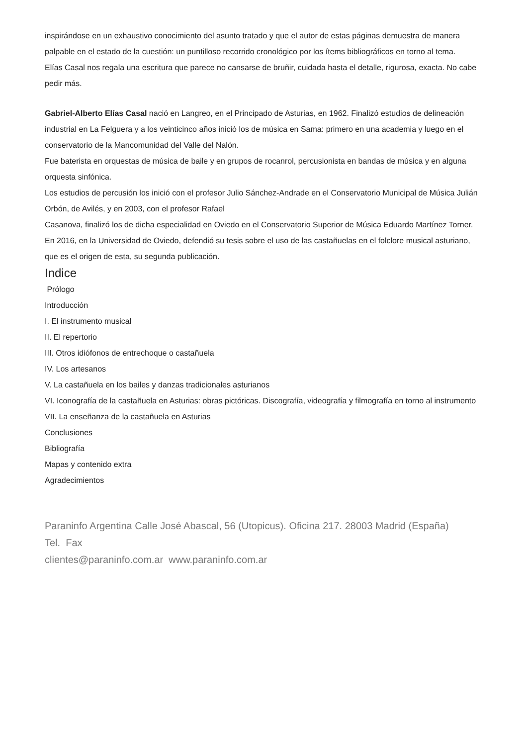inspirándose en un exhaustivo conocimiento del asunto tratado y que el autor de estas páginas demuestra de manera palpable en el estado de la cuestión: un puntilloso recorrido cronológico por los ítems bibliográficos en torno al tema.
Elías Casal nos regala una escritura que parece no cansarse de bruñir, cuidada hasta el detalle, rigurosa, exacta. No cabe pedir más.
Gabriel-Alberto Elías Casal nació en Langreo, en el Principado de Asturias, en 1962. Finalizó estudios de delineación industrial en La Felguera y a los veinticinco años inició los de música en Sama: primero en una academia y luego en el conservatorio de la Mancomunidad del Valle del Nalón.
Fue baterista en orquestas de música de baile y en grupos de rocanrol, percusionista en bandas de música y en alguna orquesta sinfónica.
Los estudios de percusión los inició con el profesor Julio Sánchez-Andrade en el Conservatorio Municipal de Música Julián Orbón, de Avilés, y en 2003, con el profesor Rafael
Casanova, finalizó los de dicha especialidad en Oviedo en el Conservatorio Superior de Música Eduardo Martínez Torner.
En 2016, en la Universidad de Oviedo, defendió su tesis sobre el uso de las castañuelas en el folclore musical asturiano, que es el origen de esta, su segunda publicación.
Indice
Prólogo
Introducción
I. El instrumento musical
II. El repertorio
III. Otros idiófonos de entrechoque o castañuela
IV. Los artesanos
V. La castañuela en los bailes y danzas tradicionales asturianos
VI. Iconografía de la castañuela en Asturias: obras pictóricas. Discografía, videografía y filmografía en torno al instrumento
VII. La enseñanza de la castañuela en Asturias
Conclusiones
Bibliografía
Mapas y contenido extra
Agradecimientos
Paraninfo Argentina Calle José Abascal, 56 (Utopicus). Oficina 217. 28003 Madrid (España)
Tel. Fax
clientes@paraninfo.com.ar www.paraninfo.com.ar